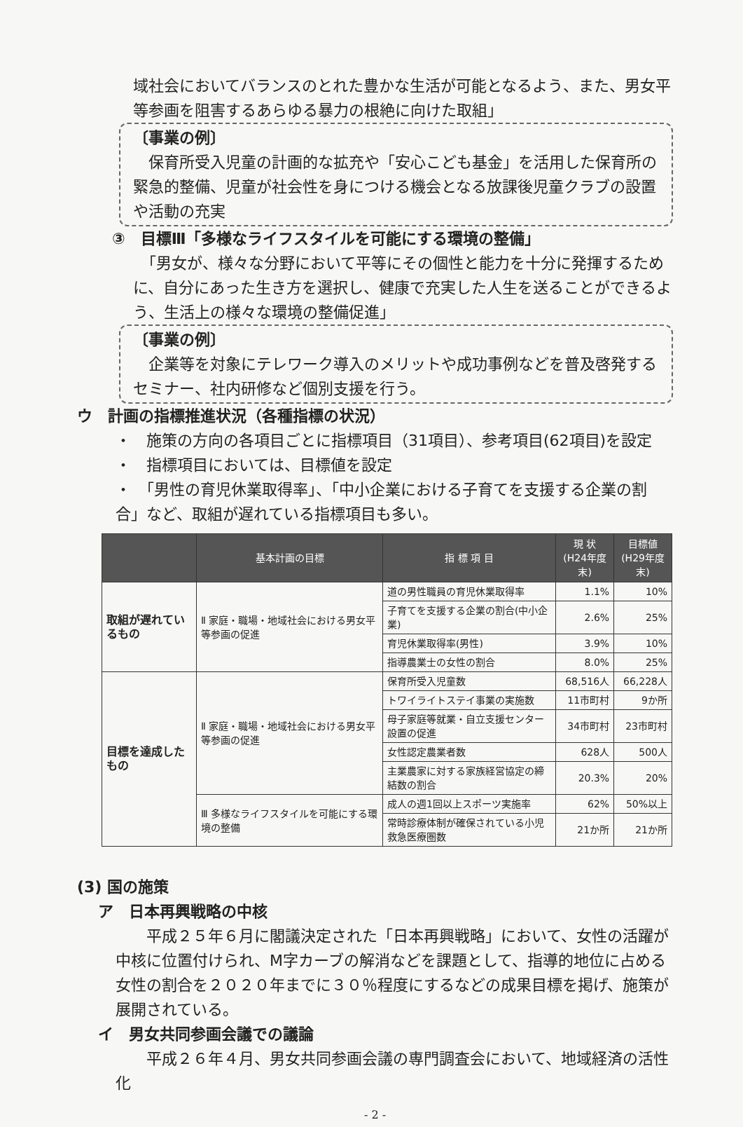域社会においてバランスのとれた豊かな生活が可能となるよう、また、男女平等参画を阻害するあらゆる暴力の根絶に向けた取組」
〔事業の例〕
　保育所受入児童の計画的な拡充や「安心こども基金」を活用した保育所の緊急的整備、児童が社会性を身につける機会となる放課後児童クラブの設置や活動の充実
③　目標Ⅲ「多様なライフスタイルを可能にする環境の整備」
　「男女が、様々な分野において平等にその個性と能力を十分に発揮するために、自分にあった生き方を選択し、健康で充実した人生を送ることができるよう、生活上の様々な環境の整備促進」
〔事業の例〕
　企業等を対象にテレワーク導入のメリットや成功事例などを普及啓発するセミナー、社内研修など個別支援を行う。
ウ　計画の指標推進状況（各種指標の状況）
・　施策の方向の各項目ごとに指標項目（31項目）、参考項目(62項目)を設定
・　指標項目においては、目標値を設定
・　「男性の育児休業取得率」、「中小企業における子育てを支援する企業の割合」など、取組が遅れている指標項目も多い。
| | 基本計画の目標 | 指 標 項 目 | 現 状 (H24年度末) | 目標値 (H29年度末) |
| --- | --- | --- | --- | --- |
| 取組が遅れているもの | Ⅱ 家庭・職場・地域社会における男女平等参画の促進 | 道の男性職員の育児休業取得率 | 1.1% | 10% |
| | | 子育てを支援する企業の割合(中小企業) | 2.6% | 25% |
| | | 育児休業取得率(男性) | 3.9% | 10% |
| | | 指導農業士の女性の割合 | 8.0% | 25% |
| 目標を達成したもの | Ⅱ 家庭・職場・地域社会における男女平等参画の促進 | 保育所受入児童数 | 68,516人 | 66,228人 |
| | | トワイライトステイ事業の実施数 | 11市町村 | 9か所 |
| | | 母子家庭等就業・自立支援センター設置の促進 | 34市町村 | 23市町村 |
| | | 女性認定農業者数 | 628人 | 500人 |
| | | 主業農家に対する家族経営協定の締結数の割合 | 20.3% | 20% |
| | Ⅲ 多様なライフスタイルを可能にする環境の整備 | 成人の週1回以上スポーツ実施率 | 62% | 50%以上 |
| | | 常時診療体制が確保されている小児救急医療圏数 | 21か所 | 21か所 |
(3) 国の施策
ア　日本再興戦略の中核
　　平成２５年６月に閣議決定された「日本再興戦略」において、女性の活躍が中核に位置付けられ、M字カーブの解消などを課題として、指導的地位に占める女性の割合を２０２０年までに３０％程度にするなどの成果目標を掲げ、施策が展開されている。
イ　男女共同参画会議での議論
　　平成２６年４月、男女共同参画会議の専門調査会において、地域経済の活性化
- 2 -